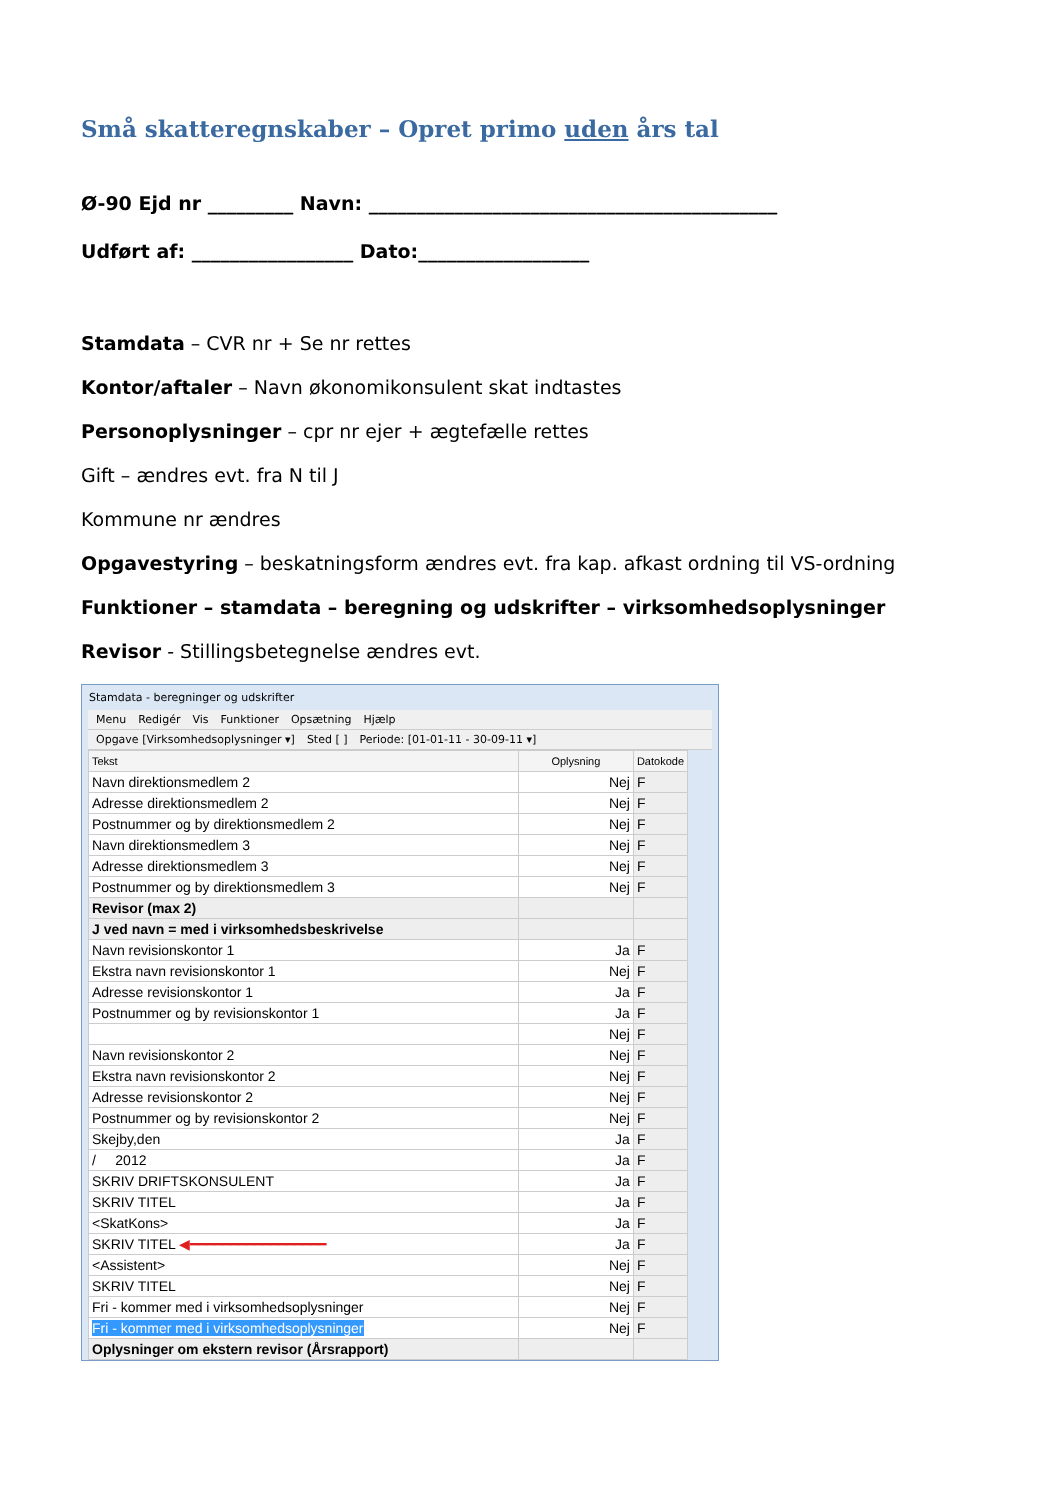Små skatteregnskaber – Opret primo uden års tal
Ø-90 Ejd nr _________ Navn: ___________________________________________
Udført af: _________________ Dato:__________________
Stamdata – CVR nr + Se nr rettes
Kontor/aftaler – Navn økonomikonsulent skat indtastes
Personoplysninger – cpr nr ejer + ægtefælle rettes
Gift – ændres evt. fra N til J
Kommune nr ændres
Opgavestyring – beskatningsform ændres evt. fra kap. afkast ordning til VS-ordning
Funktioner – stamdata – beregning og udskrifter – virksomhedsoplysninger
Revisor - Stillingsbetegnelse ændres evt.
Stamdata - beregninger og udskrifter
Menu Redigér Vis Funktioner Opsætning Hjælp
Opgave [Virksomhedsoplysninger ▾] Sted [ ] Periode: [01-01-11 - 30-09-11 ▾]
| Tekst | Oplysning | Datokode |
| --- | --- | --- |
| Navn direktionsmedlem 2 | Nej | F |
| Adresse direktionsmedlem 2 | Nej | F |
| Postnummer og by direktionsmedlem 2 | Nej | F |
| Navn direktionsmedlem 3 | Nej | F |
| Adresse direktionsmedlem 3 | Nej | F |
| Postnummer og by direktionsmedlem 3 | Nej | F |
| Revisor (max 2) | | |
| J ved navn = med i virksomhedsbeskrivelse | | |
| Navn revisionskontor 1 | Ja | F |
| Ekstra navn revisionskontor 1 | Nej | F |
| Adresse revisionskontor 1 | Ja | F |
| Postnummer og by revisionskontor 1 | Ja | F |
| | Nej | F |
| Navn revisionskontor 2 | Nej | F |
| Ekstra navn revisionskontor 2 | Nej | F |
| Adresse revisionskontor 2 | Nej | F |
| Postnummer og by revisionskontor 2 | Nej | F |
| Skejby,den | Ja | F |
| / 2012 | Ja | F |
| SKRIV DRIFTSKONSULENT | Ja | F |
| SKRIV TITEL | Ja | F |
| <SkatKons> | Ja | F |
| SKRIV TITEL ◀━━━━━━━━━━━━━━━━━ | Ja | F |
| <Assistent> | Nej | F |
| SKRIV TITEL | Nej | F |
| Fri - kommer med i virksomhedsoplysninger | Nej | F |
| Fri - kommer med i virksomhedsoplysninger | Nej | F |
| Oplysninger om ekstern revisor (Årsrapport) | | |